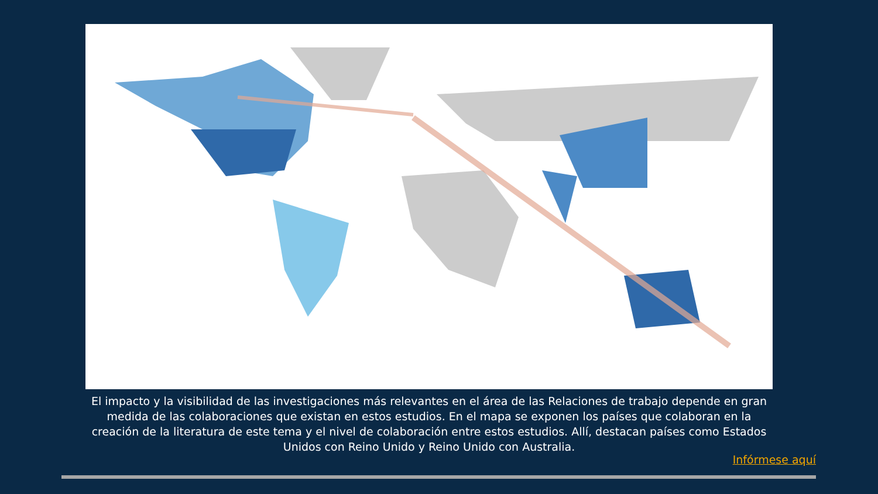El impacto y la visibilidad de las investigaciones más relevantes en el área de las Relaciones de trabajo depende en gran medida de las colaboraciones que existan en estos estudios. En el mapa se exponen los países que colaboran en la creación de la literatura de este tema y el nivel de colaboración entre estos estudios. Allí, destacan países como Estados Unidos con Reino Unido y Reino Unido con Australia.
Infórmese aquí